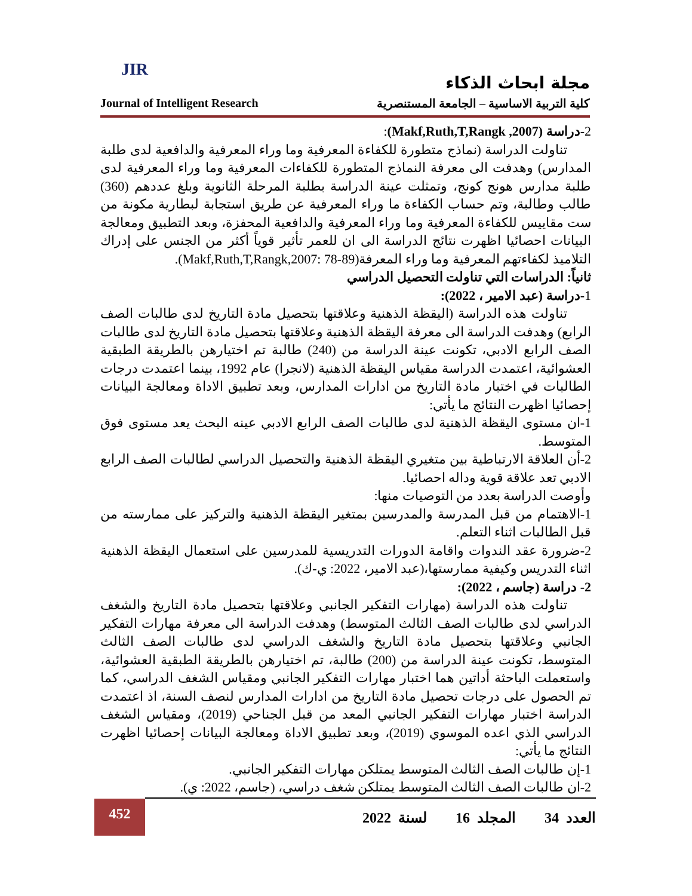JIR
مجلة ابحاث الذكاء
Journal of Intelligent Research كلية التربية الاساسية – الجامعة المستنصرية
2-دراسة (Makf,Ruth,T,Rangk ,2007):
تناولت الدراسة (نماذج متطورة للكفاءة المعرفية وما وراء المعرفية والدافعية لدى طلبة المدارس) وهدفت الى معرفة النماذج المتطورة للكفاءات المعرفية وما وراء المعرفية لدى طلبة مدارس هونج كونج، وتمثلت عينة الدراسة بطلبة المرحلة الثانوية وبلغ عددهم (360) طالب وطالبة، وتم حساب الكفاءة ما وراء المعرفية عن طريق استجابة لبطارية مكونة من ست مقاييس للكفاءة المعرفية وما وراء المعرفية والدافعية المحفزة، وبعد التطبيق ومعالجة البيانات احصائيا اظهرت نتائج الدراسة الى ان للعمر تأثير قوياً أكثر من الجنس على إدراك التلاميذ لكفاءتهم المعرفية وما وراء المعرفة(Makf,Ruth,T,Rangk,2007: 78-89).
ثانياً: الدراسات التي تناولت التحصيل الدراسي
1-دراسة (عبد الامير ، 2022):
تناولت هذه الدراسة (اليقظة الذهنية وعلاقتها بتحصيل مادة التاريخ لدى طالبات الصف الرابع) وهدفت الدراسة الى معرفة اليقظة الذهنية وعلاقتها بتحصيل مادة التاريخ لدى طالبات الصف الرابع الادبي، تكونت عينة الدراسة من (240) طالبة تم اختيارهن بالطريقة الطبقية العشوائية، اعتمدت الدراسة مقياس اليقظة الذهنية (لانجرا) عام 1992، بينما اعتمدت درجات الطالبات في اختبار مادة التاريخ من ادارات المدارس، وبعد تطبيق الاداة ومعالجة البيانات إحصائيا اظهرت النتائج ما يأتي:
1-ان مستوى اليقظة الذهنية لدى طالبات الصف الرابع الادبي عينه البحث يعد مستوى فوق المتوسط.
2-أن العلاقة الارتباطية بين متغيري اليقظة الذهنية والتحصيل الدراسي لطالبات الصف الرابع الادبي تعد علاقة قوية وداله احصائيا.
وأوصت الدراسة بعدد من التوصيات منها:
1-الاهتمام من قبل المدرسة والمدرسين بمتغير اليقظة الذهنية والتركيز على ممارسته من قبل الطالبات اثناء التعلم.
2-ضرورة عقد الندوات واقامة الدورات التدريسية للمدرسين على استعمال اليقظة الذهنية اثناء التدريس وكيفية ممارستها،(عبد الامير، 2022: ي-ك).
2- دراسة (جاسم ، 2022):
تناولت هذه الدراسة (مهارات التفكير الجانبي وعلاقتها بتحصيل مادة التاريخ والشغف الدراسي لدى طالبات الصف الثالث المتوسط) وهدفت الدراسة الى معرفة مهارات التفكير الجانبي وعلاقتها بتحصيل مادة التاريخ والشغف الدراسي لدى طالبات الصف الثالث المتوسط، تكونت عينة الدراسة من (200) طالبة، تم اختيارهن بالطريقة الطبقية العشوائية، واستعملت الباحثة أداتين هما اختبار مهارات التفكير الجانبي ومقياس الشغف الدراسي، كما تم الحصول على درجات تحصيل مادة التاريخ من ادارات المدارس لنصف السنة، اذ اعتمدت الدراسة اختبار مهارات التفكير الجانبي المعد من قبل الجناحي (2019)، ومقياس الشغف الدراسي الذي اعده الموسوي (2019)، وبعد تطبيق الاداة ومعالجة البيانات إحصائيا اظهرت النتائج ما يأتي:
1-إن طالبات الصف الثالث المتوسط يمتلكن مهارات التفكير الجانبي.
2-ان طالبات الصف الثالث المتوسط يمتلكن شغف دراسي، (جاسم، 2022: ي).
452
العدد 34 المجلد 16 لسنة 2022